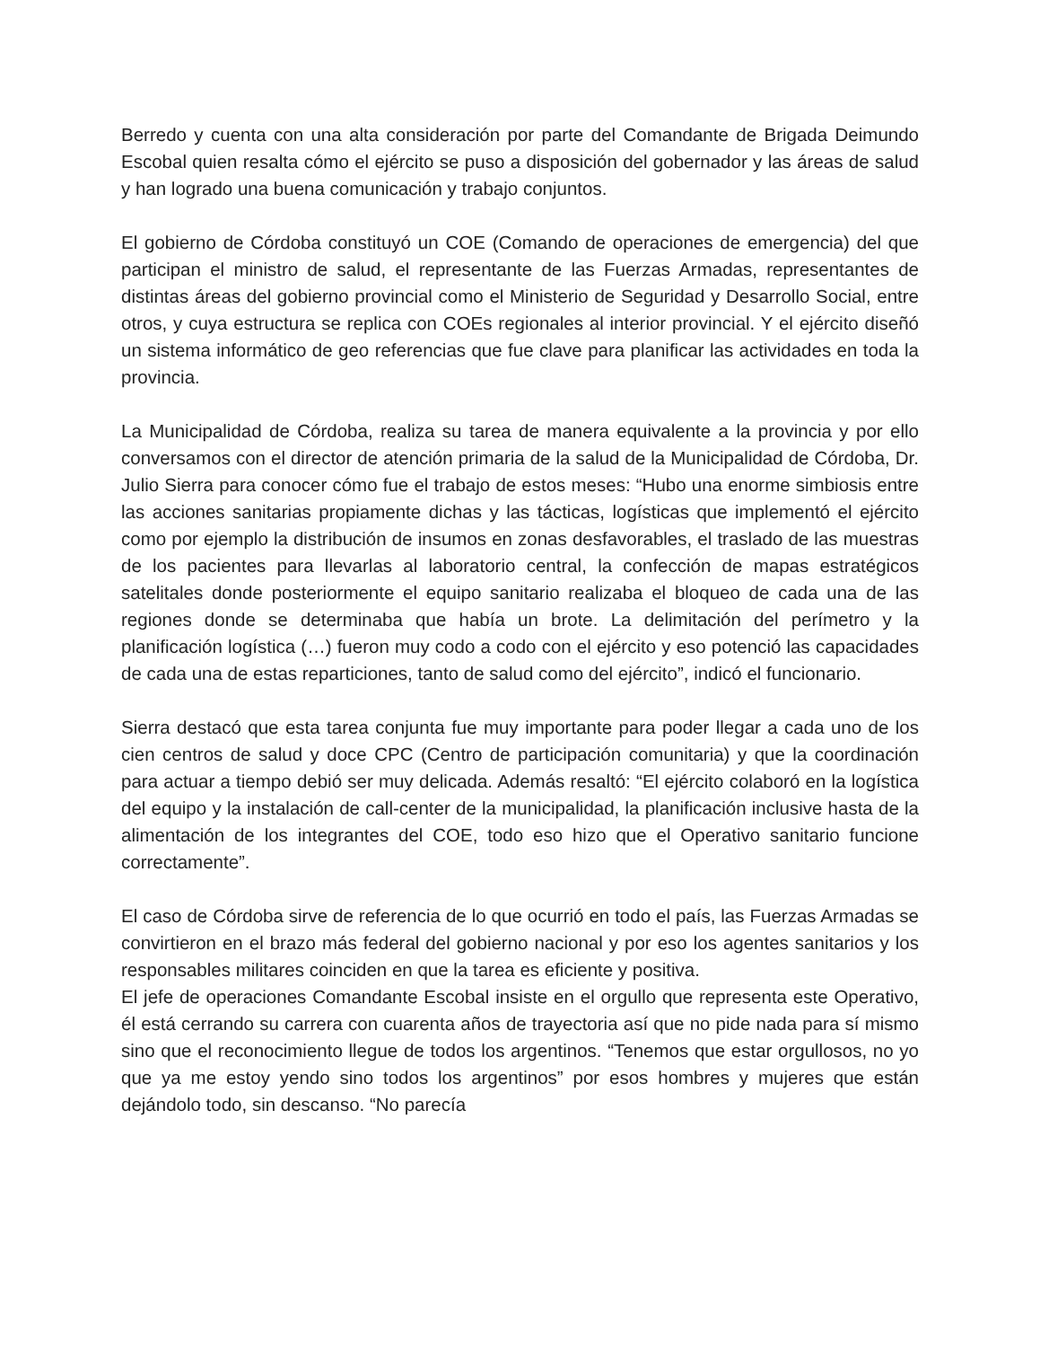Berredo y cuenta con una alta consideración por parte del Comandante de Brigada Deimundo Escobal quien resalta cómo el ejército se puso a disposición del gobernador y las áreas de salud y han logrado una buena comunicación y trabajo conjuntos.
El gobierno de Córdoba constituyó un COE (Comando de operaciones de emergencia) del que participan el ministro de salud, el representante de las Fuerzas Armadas, representantes de distintas áreas del gobierno provincial como el Ministerio de Seguridad y Desarrollo Social, entre otros, y cuya estructura se replica con COEs regionales al interior provincial. Y el ejército diseñó un sistema informático de geo referencias que fue clave para planificar las actividades en toda la provincia.
La Municipalidad de Córdoba, realiza su tarea de manera equivalente a la provincia y por ello conversamos con el director de atención primaria de la salud de la Municipalidad de Córdoba, Dr. Julio Sierra para conocer cómo fue el trabajo de estos meses: “Hubo una enorme simbiosis entre las acciones sanitarias propiamente dichas y las tácticas, logísticas que implementó el ejército como por ejemplo la distribución de insumos en zonas desfavorables, el traslado de las muestras de los pacientes para llevarlas al laboratorio central, la confección de mapas estratégicos satelitales donde posteriormente el equipo sanitario realizaba el bloqueo de cada una de las regiones donde se determinaba que había un brote. La delimitación del perímetro y la planificación logística (…) fueron muy codo a codo con el ejército y eso potenció las capacidades de cada una de estas reparticiones, tanto de salud como del ejército”, indicó el funcionario.
Sierra destacó que esta tarea conjunta fue muy importante para poder llegar a cada uno de los cien centros de salud y doce CPC (Centro de participación comunitaria) y que la coordinación para actuar a tiempo debió ser muy delicada. Además resaltó: “El ejército colaboró en la logística del equipo y la instalación de call-center de la municipalidad, la planificación inclusive hasta de la alimentación de los integrantes del COE, todo eso hizo que el Operativo sanitario funcione correctamente”.
El caso de Córdoba sirve de referencia de lo que ocurrió en todo el país, las Fuerzas Armadas se convirtieron en el brazo más federal del gobierno nacional y por eso los agentes sanitarios y los responsables militares coinciden en que la tarea es eficiente y positiva.
El jefe de operaciones Comandante Escobal insiste en el orgullo que representa este Operativo, él está cerrando su carrera con cuarenta años de trayectoria así que no pide nada para sí mismo sino que el reconocimiento llegue de todos los argentinos. “Tenemos que estar orgullosos, no yo que ya me estoy yendo sino todos los argentinos” por esos hombres y mujeres que están dejándolo todo, sin descanso. “No parecía